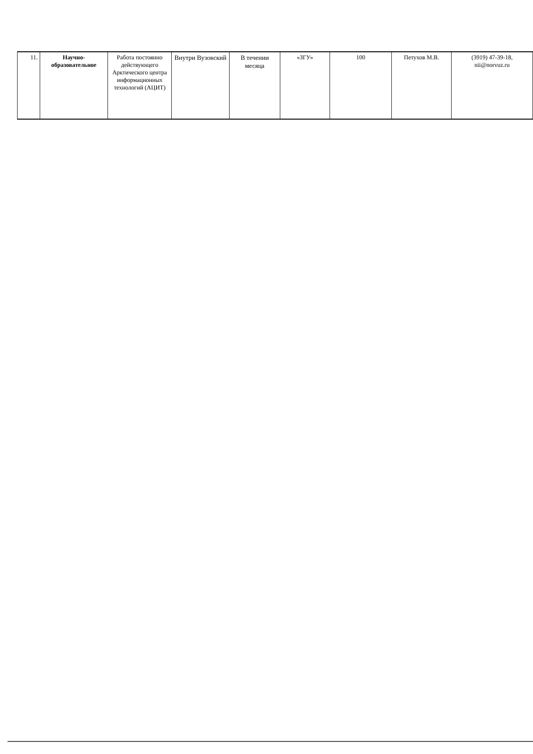| 11. | Научно- образовательное | Работа постоянно действующего Арктического центра информационных технологий (АЦИТ) | Внутри Вузовский | В течении месяца | «ЗГУ» | 100 | Петухов М.В. | (3919) 47-39-18, nii@norvuz.ru |